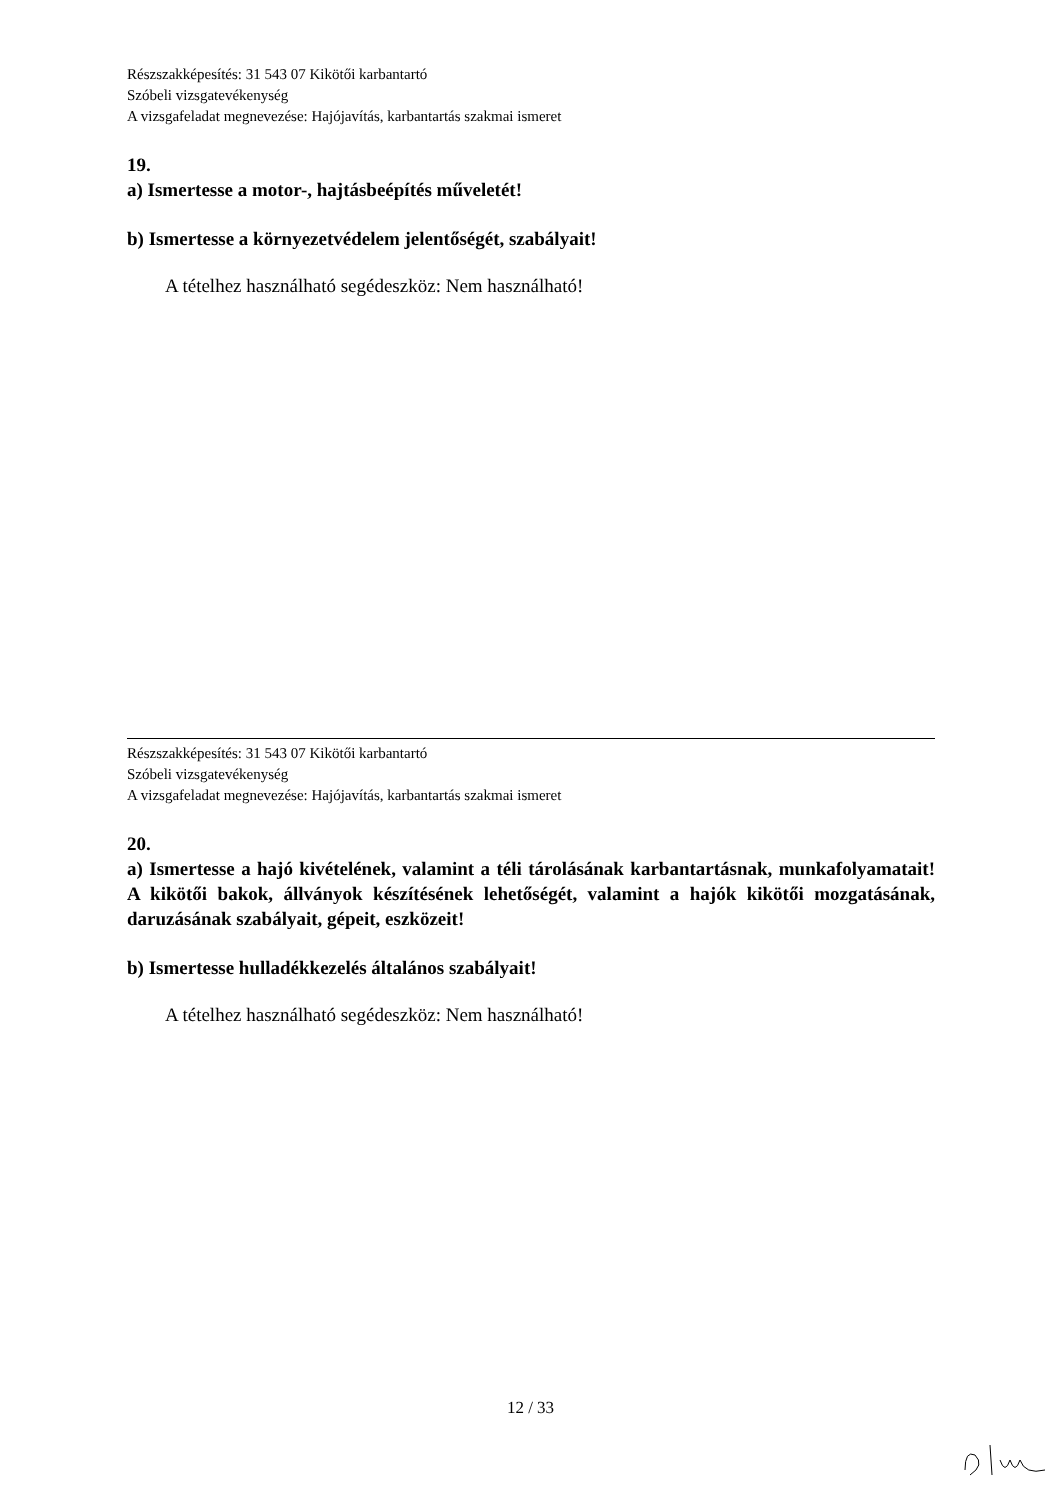Részszakképesítés: 31 543 07 Kikötői karbantartó
Szóbeli vizsgatevékenység
A vizsgafeladat megnevezése: Hajójavítás, karbantartás szakmai ismeret
19.
a) Ismertesse a motor-, hajtásbeépítés műveletét!
b) Ismertesse a környezetvédelem jelentőségét, szabályait!
A tételhez használható segédeszköz: Nem használható!
Részszakképesítés: 31 543 07 Kikötői karbantartó
Szóbeli vizsgatevékenység
A vizsgafeladat megnevezése: Hajójavítás, karbantartás szakmai ismeret
20.
a) Ismertesse a hajó kivételének, valamint a téli tárolásának karbantartásnak, munkafolyamatait! A kikötői bakok, állványok készítésének lehetőségét, valamint a hajók kikötői mozgatásának, daruzásának szabályait, gépeit, eszközeit!
b) Ismertesse hulladékkezelés általános szabályait!
A tételhez használható segédeszköz: Nem használható!
12 / 33